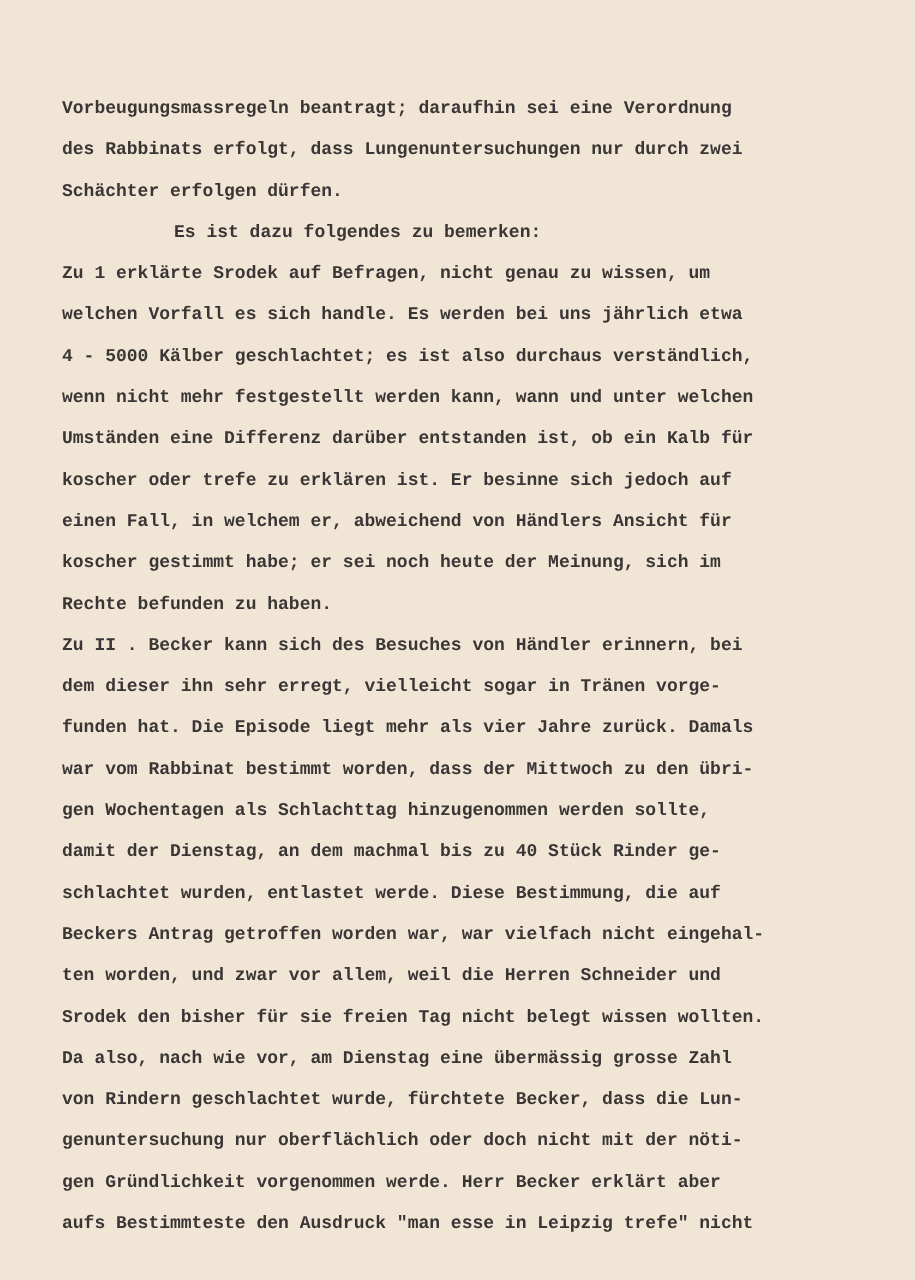Vorbeugungsmassregeln beantragt; daraufhin sei eine Verordnung
des Rabbinats erfolgt, dass Lungenuntersuchungen nur durch zwei
Schächter erfolgen dürfen.
Es ist dazu folgendes zu bemerken:
Zu 1 erklärte Srodek auf Befragen, nicht genau zu wissen, um
welchen Vorfall es sich handle. Es werden bei uns jährlich etwa
4 - 5000 Kälber geschlachtet; es ist also durchaus verständlich,
wenn nicht mehr festgestellt werden kann, wann und unter welchen
Umständen eine Differenz darüber entstanden ist, ob ein Kalb für
koscher oder trefe zu erklären ist. Er besinne sich jedoch auf
einen Fall, in welchem er, abweichend von Händlers Ansicht für
koscher gestimmt habe; er sei noch heute der Meinung, sich im
Rechte befunden zu haben.
Zu II . Becker kann sich des Besuches von Händler erinnern, bei
dem dieser ihn sehr erregt, vielleicht sogar in Tränen vorge-
funden hat. Die Episode liegt mehr als vier Jahre zurück. Damals
war vom Rabbinat bestimmt worden, dass der Mittwoch zu den übri-
gen Wochentagen als Schlachttag hinzugenommen werden sollte,
damit der Dienstag, an dem machmal bis zu 40 Stück Rinder ge-
schlachtet wurden, entlastet werde. Diese Bestimmung, die auf
Beckers Antrag getroffen worden war, war vielfach nicht eingehal-
ten worden, und zwar vor allem, weil die Herren Schneider und
Srodek den bisher für sie freien Tag nicht belegt wissen wollten.
Da also, nach wie vor, am Dienstag eine übermässig grosse Zahl
von Rindern geschlachtet wurde, fürchtete Becker, dass die Lun-
genuntersuchung nur oberflächlich oder doch nicht mit der nöti-
gen Gründlichkeit vorgenommen werde. Herr Becker erklärt aber
aufs Bestimmteste den Ausdruck "man esse in Leipzig trefe" nicht